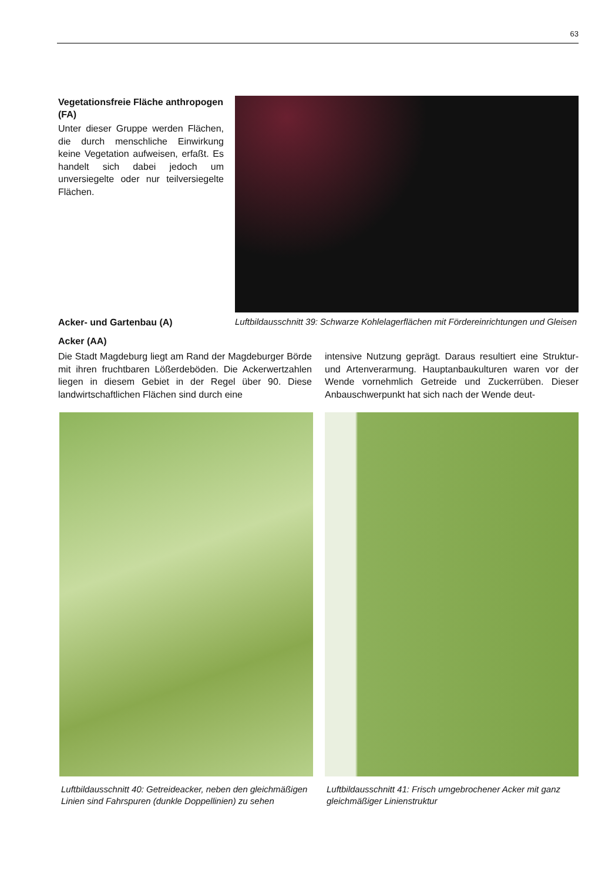63
Vegetationsfreie Fläche anthropogen (FA)
Unter dieser Gruppe werden Flächen, die durch menschliche Einwirkung keine Vegetation aufweisen, erfaßt. Es handelt sich dabei jedoch um unversiegelte oder nur teilversiegelte Flächen.
Acker- und Gartenbau (A)
Acker (AA)
Luftbildausschnitt 39: Schwarze Kohlelagerflächen mit Fördereinrichtungen und Gleisen
Die Stadt Magdeburg liegt am Rand der Magdeburger Börde mit ihren fruchtbaren Lößerdeböden. Die Ackerwertzahlen liegen in diesem Gebiet in der Regel über 90. Diese landwirtschaftlichen Flächen sind durch eine
intensive Nutzung geprägt. Daraus resultiert eine Struktur- und Artenverarmung. Hauptanbaukulturen waren vor der Wende vornehmlich Getreide und Zuckerrüben. Dieser Anbauschwerpunkt hat sich nach der Wende deut-
Luftbildausschnitt 40: Getreideacker, neben den gleichmäßigen Linien sind Fahrspuren (dunkle Doppellinien) zu sehen
Luftbildausschnitt 41: Frisch umgebrochener Acker mit ganz gleichmäßiger Linienstruktur